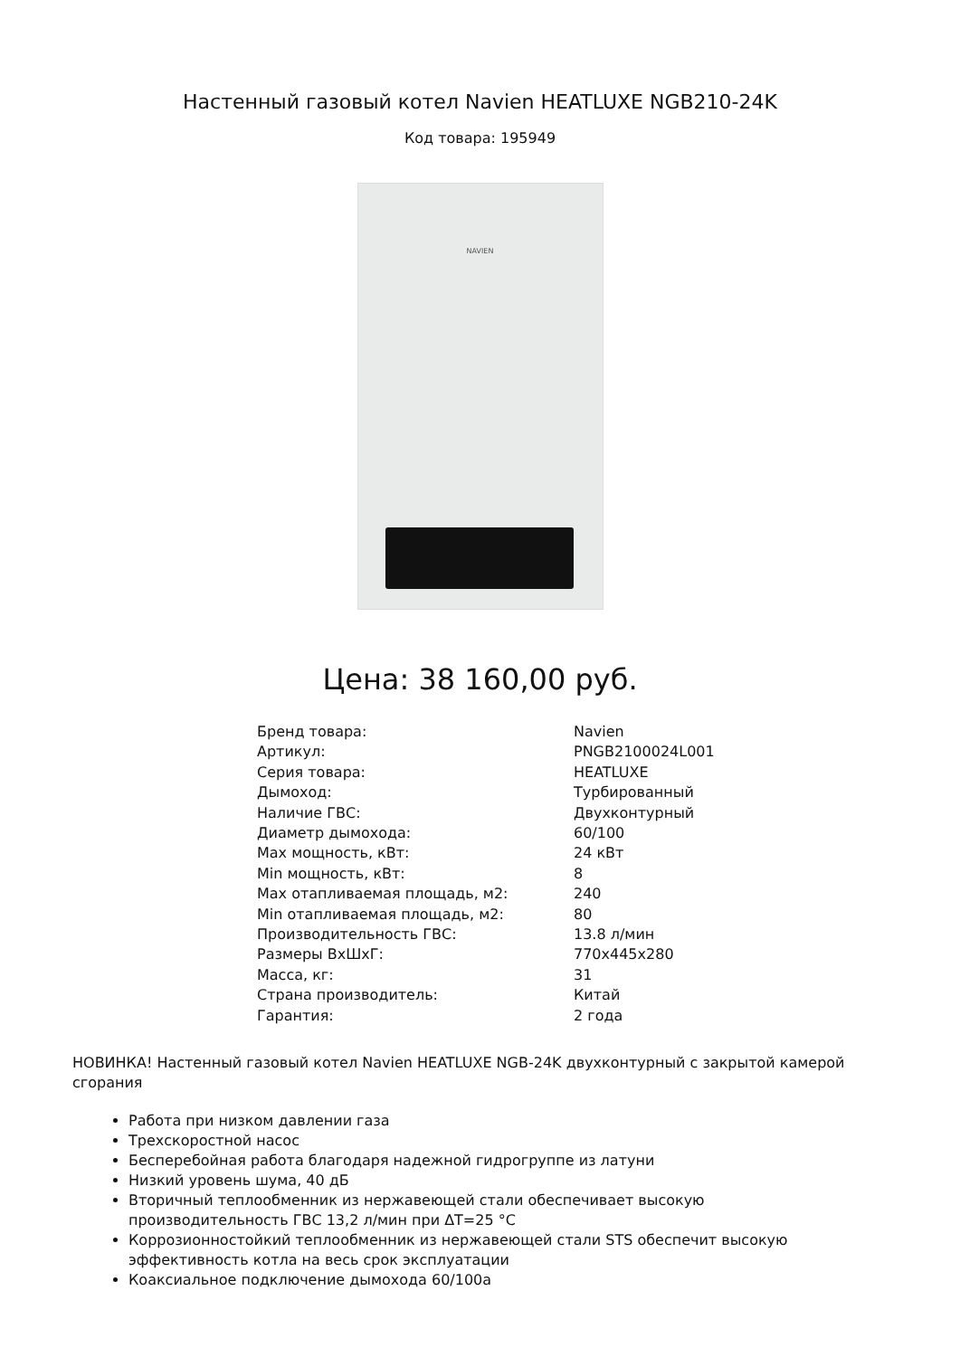Настенный газовый котел Navien HEATLUXE NGB210-24K
Код товара: 195949
NAVIEN
Цена: 38 160,00 руб.
| Бренд товара: | Navien |
| Артикул: | PNGB2100024L001 |
| Серия товара: | HEATLUXE |
| Дымоход: | Турбированный |
| Наличие ГВС: | Двухконтурный |
| Диаметр дымохода: | 60/100 |
| Max мощность, кВт: | 24 кВт |
| Min мощность, кВт: | 8 |
| Max отапливаемая площадь, м2: | 240 |
| Min отапливаемая площадь, м2: | 80 |
| Производительность ГВС: | 13.8 л/мин |
| Размеры ВхШхГ: | 770x445x280 |
| Масса, кг: | 31 |
| Страна производитель: | Китай |
| Гарантия: | 2 года |
НОВИНКА! Настенный газовый котел Navien HEATLUXE NGB-24K двухконтурный с закрытой камерой сгорания
Работа при низком давлении газа
Трехскоростной насос
Бесперебойная работа благодаря надежной гидрогруппе из латуни
Низкий уровень шума, 40 дБ
Вторичный теплообменник из нержавеющей стали обеспечивает высокую производительность ГВС 13,2 л/мин при ΔT=25 °C
Коррозионностойкий теплообменник из нержавеющей стали STS обеспечит высокую эффективность котла на весь срок эксплуатации
Коаксиальное подключение дымохода 60/100а